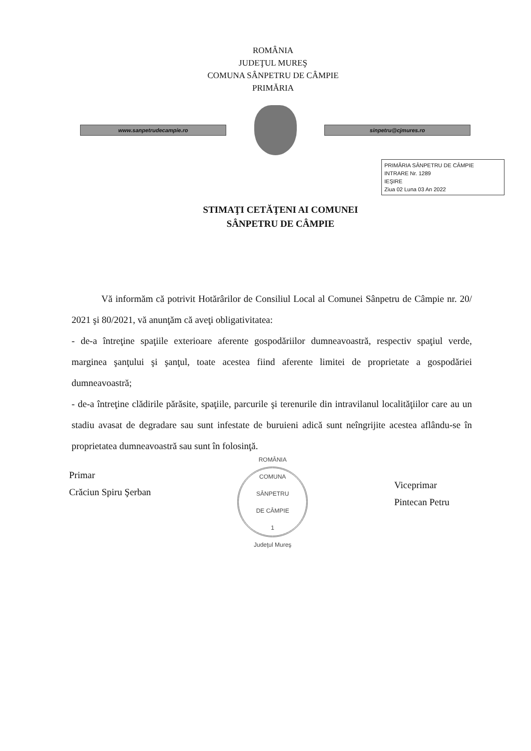ROMÂNIA
JUDEŢUL MUREŞ
COMUNA SÂNPETRU DE CÂMPIE
PRIMĂRIA
www.sanpetrudecampie.ro sinpetru@cjmures.ro
PRIMĂRIA SÂNPETRU DE CÂMPIE
INTRARE Nr. 1289
IEŞIRE
Ziua 02 Luna 03 An 2022
STIMAŢI CETĂŢENI AI COMUNEI
SÂNPETRU DE CÂMPIE
Vă informăm că potrivit Hotărârilor de Consiliul Local al Comunei Sânpetru de Câmpie nr. 20/ 2021 şi 80/2021, vă anunţăm că aveţi obligativitatea:
- de-a întreţine spaţiile exterioare aferente gospodăriilor dumneavoastră, respectiv spaţiul verde, marginea şanţului şi şanţul, toate acestea fiind aferente limitei de proprietate a gospodăriei dumneavoastră;
- de-a întreţine clădirile părăsite, spaţiile, parcurile şi terenurile din intravilanul localităţiilor care au un stadiu avasat de degradare sau sunt infestate de buruieni adică sunt neîngrijite acestea aflându-se în proprietatea dumneavoastră sau sunt în folosinţă.
Primar
Crăciun Spiru Şerban
ROMÂNIA
COMUNA
SÂNPETRU
DE CÂMPIE
1
Judeţul Mureş
Viceprimar
Pintecan Petru